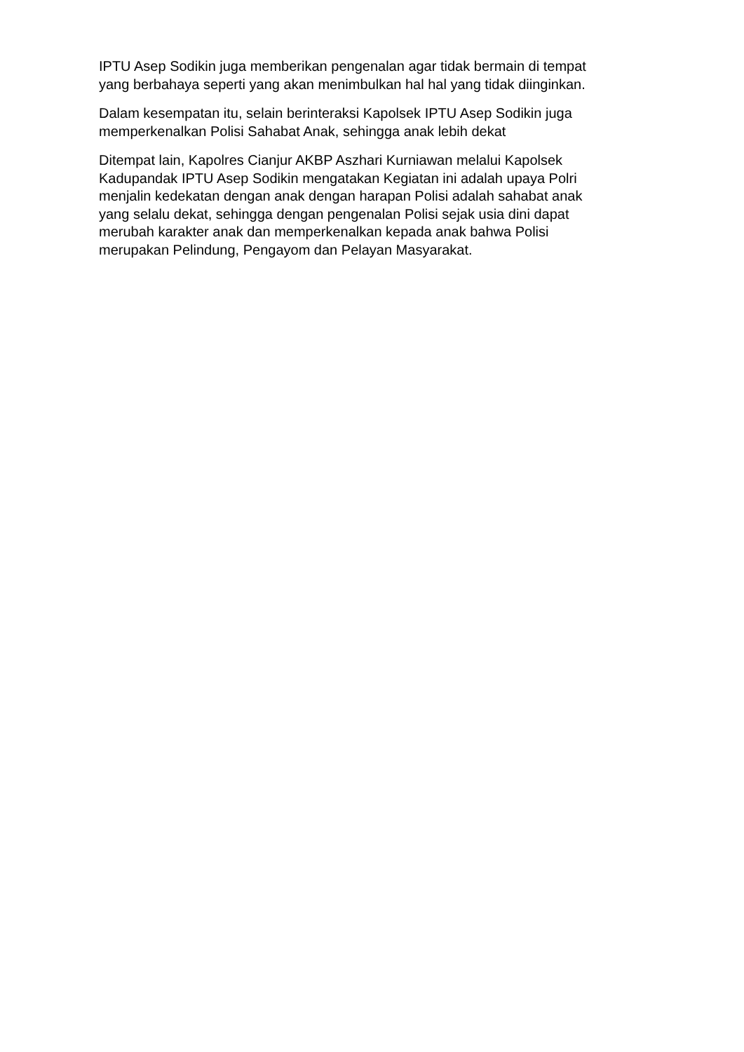IPTU Asep Sodikin juga memberikan pengenalan agar tidak bermain di tempat
yang berbahaya seperti yang akan menimbulkan hal hal yang tidak diinginkan.
Dalam kesempatan itu, selain berinteraksi Kapolsek IPTU Asep Sodikin juga
memperkenalkan Polisi Sahabat Anak, sehingga anak lebih dekat
Ditempat lain, Kapolres Cianjur AKBP Aszhari Kurniawan melalui Kapolsek
Kadupandak IPTU Asep Sodikin mengatakan Kegiatan ini adalah upaya Polri
menjalin kedekatan dengan anak dengan harapan Polisi adalah sahabat anak
yang selalu dekat, sehingga dengan pengenalan Polisi sejak usia dini dapat
merubah karakter anak dan memperkenalkan kepada anak bahwa Polisi
merupakan Pelindung, Pengayom dan Pelayan Masyarakat.